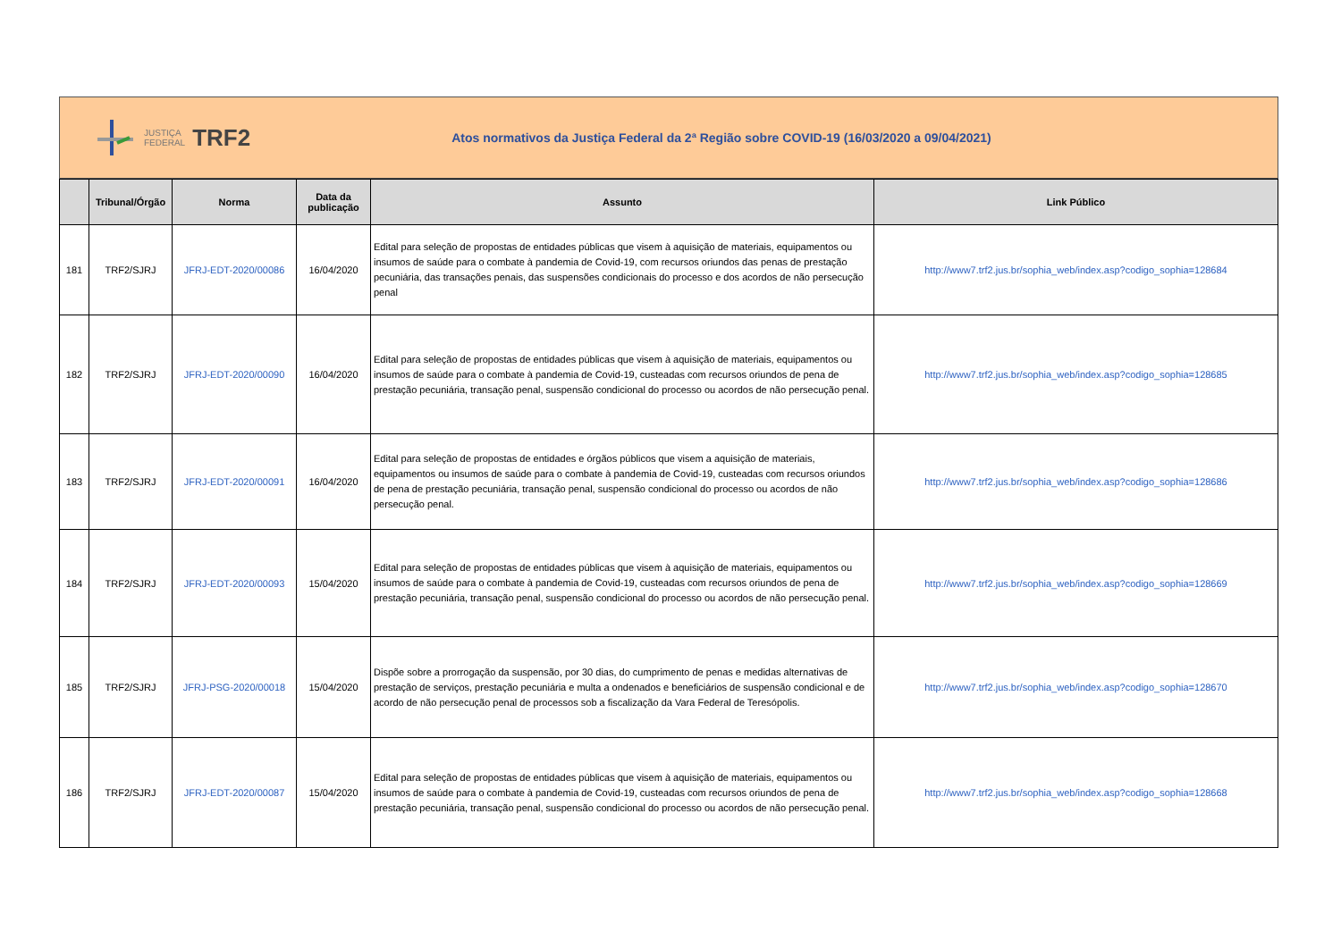JUSTIÇA
FEDERAL TRF2
Atos normativos da Justiça Federal da 2ª Região sobre COVID-19 (16/03/2020 a 09/04/2021)
| | Tribunal/Órgão | Norma | Data da publicação | Assunto | Link Público |
| --- | --- | --- | --- | --- | --- |
| 181 | TRF2/SJRJ | JFRJ-EDT-2020/00086 | 16/04/2020 | Edital para seleção de propostas de entidades públicas que visem à aquisição de materiais, equipamentos ou insumos de saúde para o combate à pandemia de Covid-19, com recursos oriundos das penas de prestação pecuniária, das transações penais, das suspensões condicionais do processo e dos acordos de não persecução penal | http://www7.trf2.jus.br/sophia_web/index.asp?codigo_sophia=128684 |
| 182 | TRF2/SJRJ | JFRJ-EDT-2020/00090 | 16/04/2020 | Edital para seleção de propostas de entidades públicas que visem à aquisição de materiais, equipamentos ou insumos de saúde para o combate à pandemia de Covid-19, custeadas com recursos oriundos de pena de prestação pecuniária, transação penal, suspensão condicional do processo ou acordos de não persecução penal. | http://www7.trf2.jus.br/sophia_web/index.asp?codigo_sophia=128685 |
| 183 | TRF2/SJRJ | JFRJ-EDT-2020/00091 | 16/04/2020 | Edital para seleção de propostas de entidades e órgãos públicos que visem a aquisição de materiais, equipamentos ou insumos de saúde para o combate à pandemia de Covid-19, custeadas com recursos oriundos de pena de prestação pecuniária, transação penal, suspensão condicional do processo ou acordos de não persecução penal. | http://www7.trf2.jus.br/sophia_web/index.asp?codigo_sophia=128686 |
| 184 | TRF2/SJRJ | JFRJ-EDT-2020/00093 | 15/04/2020 | Edital para seleção de propostas de entidades públicas que visem à aquisição de materiais, equipamentos ou insumos de saúde para o combate à pandemia de Covid-19, custeadas com recursos oriundos de pena de prestação pecuniária, transação penal, suspensão condicional do processo ou acordos de não persecução penal. | http://www7.trf2.jus.br/sophia_web/index.asp?codigo_sophia=128669 |
| 185 | TRF2/SJRJ | JFRJ-PSG-2020/00018 | 15/04/2020 | Dispõe sobre a prorrogação da suspensão, por 30 dias, do cumprimento de penas e medidas alternativas de prestação de serviços, prestação pecuniária e multa a ondenados e beneficiários de suspensão condicional e de acordo de não persecução penal de processos sob a fiscalização da Vara Federal de Teresópolis. | http://www7.trf2.jus.br/sophia_web/index.asp?codigo_sophia=128670 |
| 186 | TRF2/SJRJ | JFRJ-EDT-2020/00087 | 15/04/2020 | Edital para seleção de propostas de entidades públicas que visem à aquisição de materiais, equipamentos ou insumos de saúde para o combate à pandemia de Covid-19, custeadas com recursos oriundos de pena de prestação pecuniária, transação penal, suspensão condicional do processo ou acordos de não persecução penal. | http://www7.trf2.jus.br/sophia_web/index.asp?codigo_sophia=128668 |